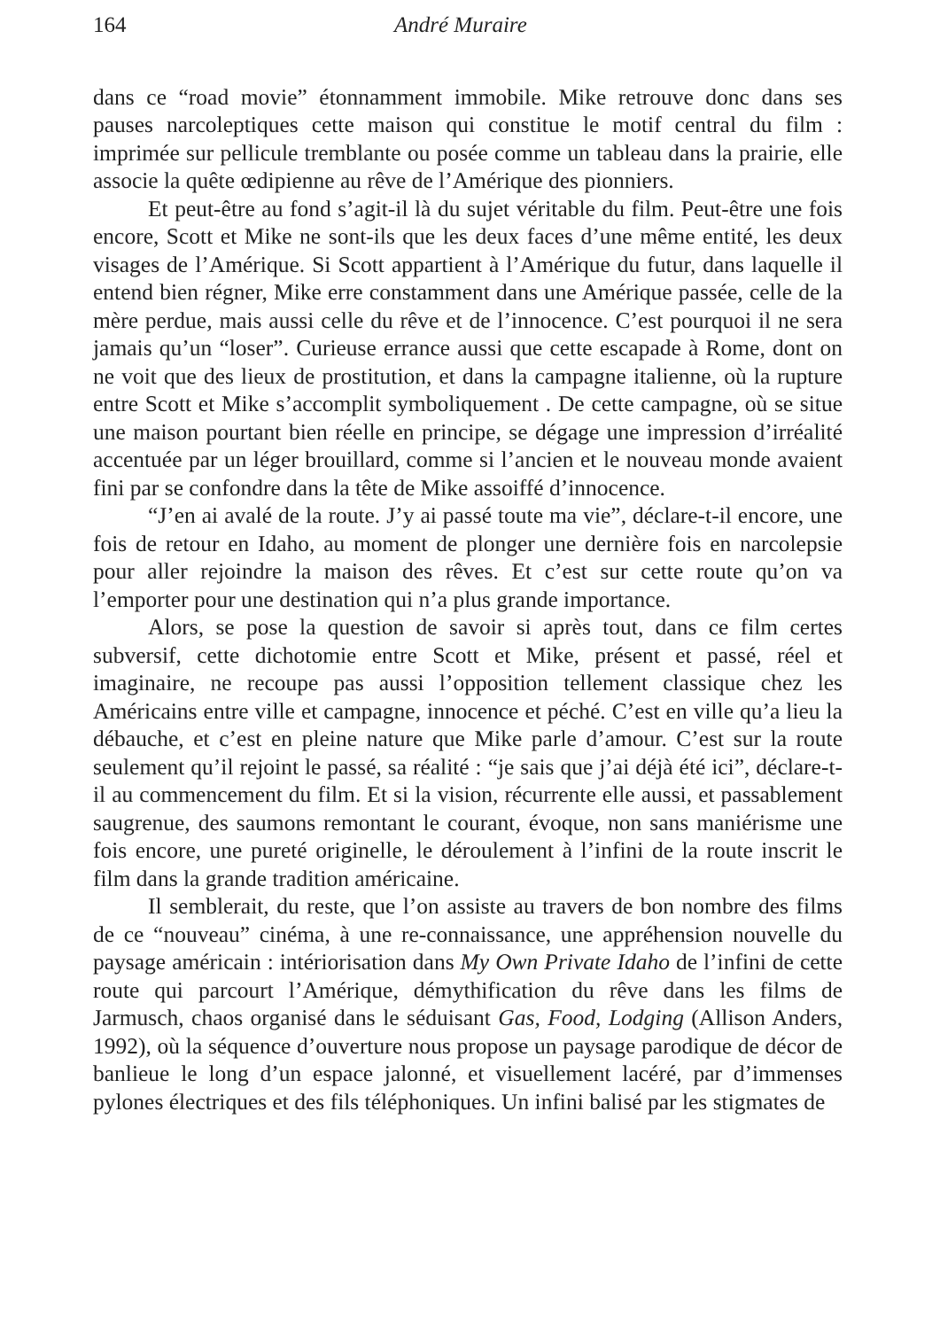164 André Muraire
dans ce “road movie” étonnamment immobile. Mike retrouve donc dans ses pauses narcoleptiques cette maison qui constitue le motif central du film : imprimée sur pellicule tremblante ou posée comme un tableau dans la prairie, elle associe la quête œdipienne au rêve de l’Amérique des pionniers.
Et peut-être au fond s’agit-il là du sujet véritable du film. Peut-être une fois encore, Scott et Mike ne sont-ils que les deux faces d’une même entité, les deux visages de l’Amérique. Si Scott appartient à l’Amérique du futur, dans laquelle il entend bien régner, Mike erre constamment dans une Amérique passée, celle de la mère perdue, mais aussi celle du rêve et de l’innocence. C’est pourquoi il ne sera jamais qu’un “loser”. Curieuse errance aussi que cette escapade à Rome, dont on ne voit que des lieux de prostitution, et dans la campagne italienne, où la rupture entre Scott et Mike s’accomplit symboliquement . De cette campagne, où se situe une maison pourtant bien réelle en principe, se dégage une impression d’irréalité accentuée par un léger brouillard, comme si l’ancien et le nouveau monde avaient fini par se confondre dans la tête de Mike assoiffé d’innocence.
“J’en ai avalé de la route. J’y ai passé toute ma vie”, déclare-t-il encore, une fois de retour en Idaho, au moment de plonger une dernière fois en narcolepsie pour aller rejoindre la maison des rêves. Et c’est sur cette route qu’on va l’emporter pour une destination qui n’a plus grande importance.
Alors, se pose la question de savoir si après tout, dans ce film certes subversif, cette dichotomie entre Scott et Mike, présent et passé, réel et imaginaire, ne recoupe pas aussi l’opposition tellement classique chez les Américains entre ville et campagne, innocence et péché. C’est en ville qu’a lieu la débauche, et c’est en pleine nature que Mike parle d’amour. C’est sur la route seulement qu’il rejoint le passé, sa réalité : “je sais que j’ai déjà été ici”, déclare-t-il au commencement du film. Et si la vision, récurrente elle aussi, et passablement saugrenue, des saumons remontant le courant, évoque, non sans maniérisme une fois encore, une pureté originelle, le déroulement à l’infini de la route inscrit le film dans la grande tradition américaine.
Il semblerait, du reste, que l’on assiste au travers de bon nombre des films de ce “nouveau” cinéma, à une re-connaissance, une appréhension nouvelle du paysage américain : intériorisation dans My Own Private Idaho de l’infini de cette route qui parcourt l’Amérique, démythification du rêve dans les films de Jarmusch, chaos organisé dans le séduisant Gas, Food, Lodging (Allison Anders, 1992), où la séquence d’ouverture nous propose un paysage parodique de décor de banlieue le long d’un espace jalonné, et visuellement lacéré, par d’immenses pylones électriques et des fils téléphoniques. Un infini balisé par les stigmates de